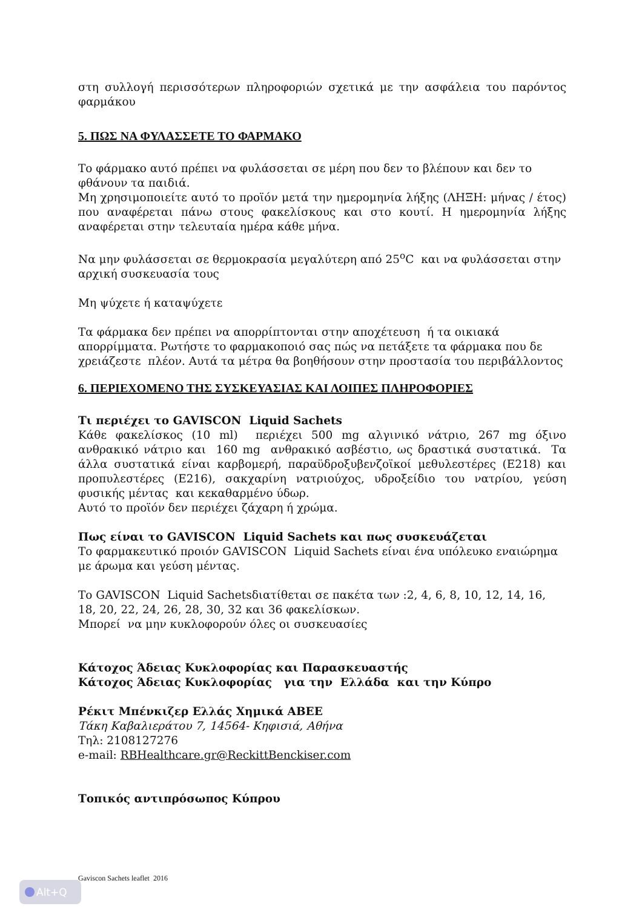στη συλλογή περισσότερων πληροφοριών σχετικά με την ασφάλεια του παρόντος φαρμάκου
5. ΠΩΣ ΝΑ ΦΥΛΑΣΣΕΤΕ ΤΟ ΦΑΡΜΑΚΟ
Το φάρμακο αυτό πρέπει να φυλάσσεται σε μέρη που δεν το βλέπουν και δεν το φθάνουν τα παιδιά.
Μη χρησιμοποιείτε αυτό το προϊόν μετά την ημερομηνία λήξης (ΛΗΞΗ: μήνας / έτος) που αναφέρεται πάνω στους φακελίσκους και στο κουτί. Η ημερομηνία λήξης αναφέρεται στην τελευταία ημέρα κάθε μήνα.
Να μην φυλάσσεται σε θερμοκρασία μεγαλύτερη από 25<sup>o</sup>C και να φυλάσσεται στην αρχική συσκευασία τους
Μη ψύχετε ή καταψύχετε
Τα φάρμακα δεν πρέπει να απορρίπτονται στην αποχέτευση ή τα οικιακά απορρίμματα. Ρωτήστε το φαρμακοποιό σας πώς να πετάξετε τα φάρμακα που δε χρειάζεστε πλέον. Αυτά τα μέτρα θα βοηθήσουν στην προστασία του περιβάλλοντος
6. ΠΕΡΙΕΧΟΜΕΝΟ ΤΗΣ ΣΥΣΚΕΥΑΣΙΑΣ ΚΑΙ ΛΟΙΠΕΣ ΠΛΗΡΟΦΟΡΙΕΣ
Τι περιέχει το GAVISCON Liquid Sachets
Κάθε φακελίσκος (10 ml) περιέχει 500 mg αλγινικό νάτριο, 267 mg όξινο ανθρακικό νάτριο και 160 mg ανθρακικό ασβέστιο, ως δραστικά συστατικά. Τα άλλα συστατικά είναι καρβομερή, παραϋδροξυβενζοϊκοί μεθυλεστέρες (Ε218) και προπυλεστέρες (Ε216), σακχαρίνη νατριούχος, υδροξείδιο του νατρίου, γεύση φυσικής μέντας και κεκαθαρμένο ύδωρ.
Αυτό το προϊόν δεν περιέχει ζάχαρη ή χρώμα.
Πως είναι το GAVISCON Liquid Sachets και πως συσκευάζεται
Το φαρμακευτικό προιόν GAVISCON Liquid Sachets είναι ένα υπόλευκο εναιώρημα με άρωμα και γεύση μέντας.
Το GAVISCON Liquid Sachetsδιατίθεται σε πακέτα των :2, 4, 6, 8, 10, 12, 14, 16, 18, 20, 22, 24, 26, 28, 30, 32 και 36 φακελίσκων.
Μπορεί να μην κυκλοφορούν όλες οι συσκευασίες
Κάτοχος Άδειας Κυκλοφορίας και Παρασκευαστής
Κάτοχος Άδειας Κυκλοφορίας για την Ελλάδα και την Κύπρο
Ρέκιτ Μπένκιζερ Ελλάς Χημικά ΑΒΕΕ
Τάκη Καβαλιεράτου 7, 14564- Κηφισιά, Αθήνα
Τηλ: 2108127276
e-mail: RBHealthcare.gr@ReckittBenckiser.com
Τοπικός αντιπρόσωπος Κύπρου
Gaviscon Sachets leaflet 2016
Alt+Q